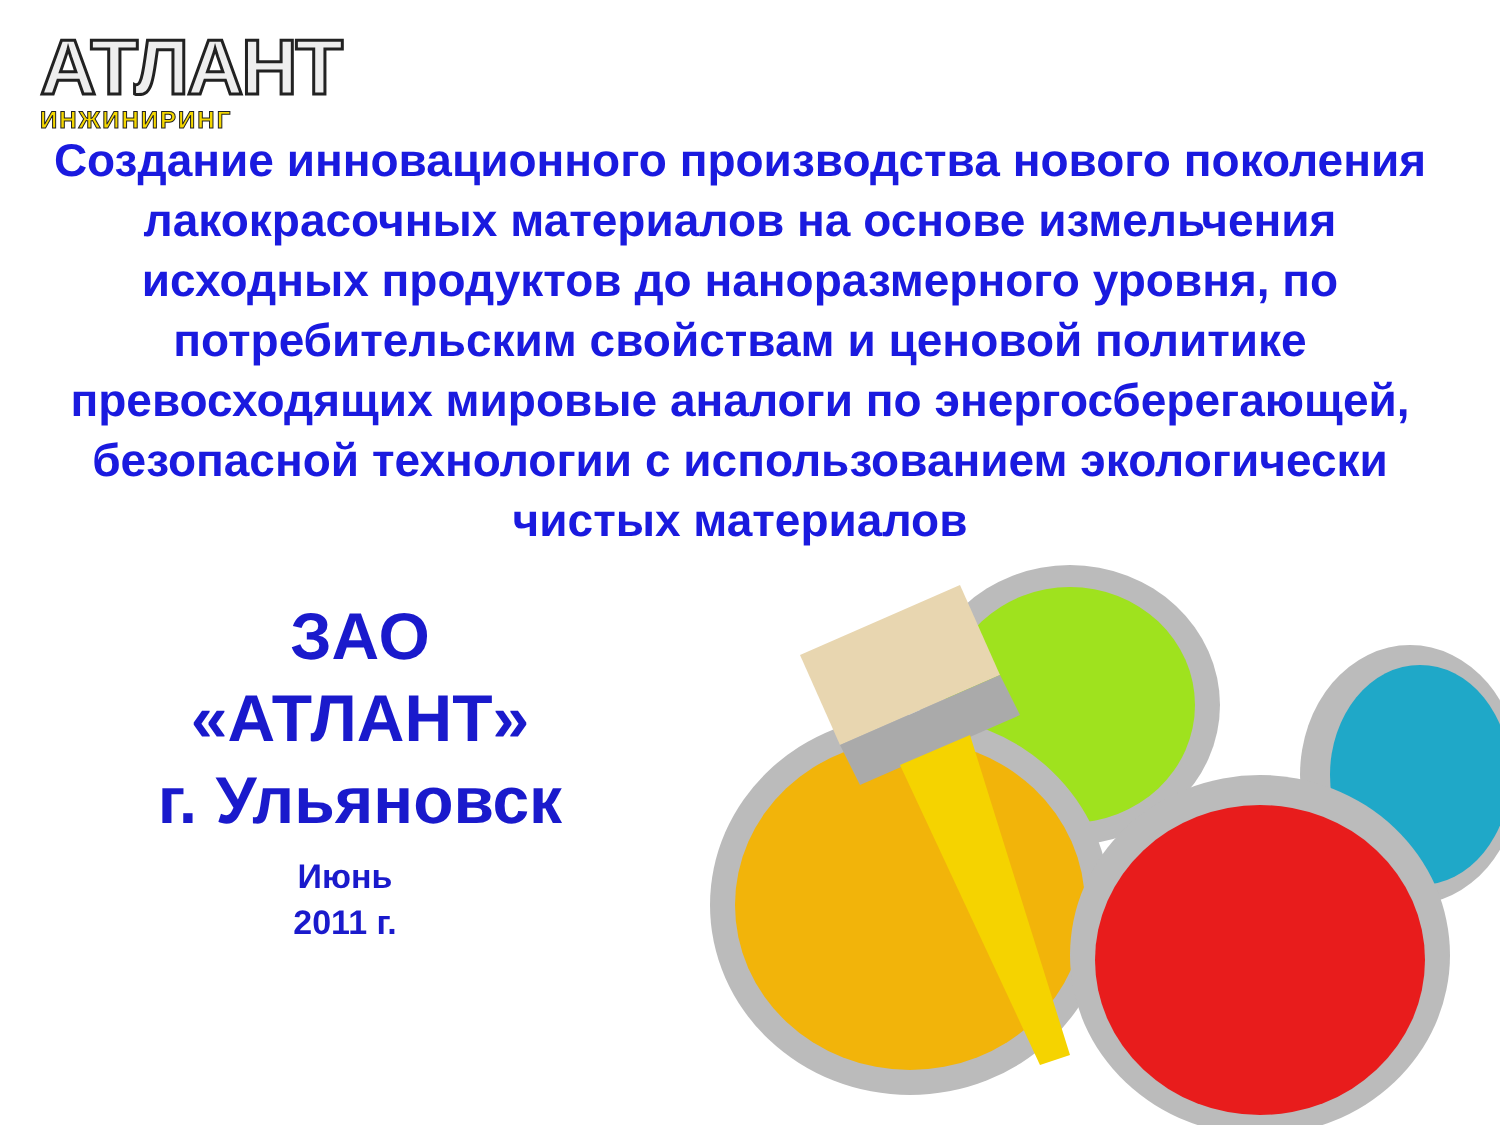АТЛАНТ
ИНЖИНИРИНГ
Создание инновационного производства нового поколения лакокрасочных материалов на основе измельчения исходных продуктов до наноразмерного уровня, по потребительским свойствам и ценовой политике превосходящих мировые аналоги по энергосберегающей, безопасной технологии с использованием экологически чистых материалов
ЗАО
«АТЛАНТ»
г. Ульяновск
Июнь
2011 г.